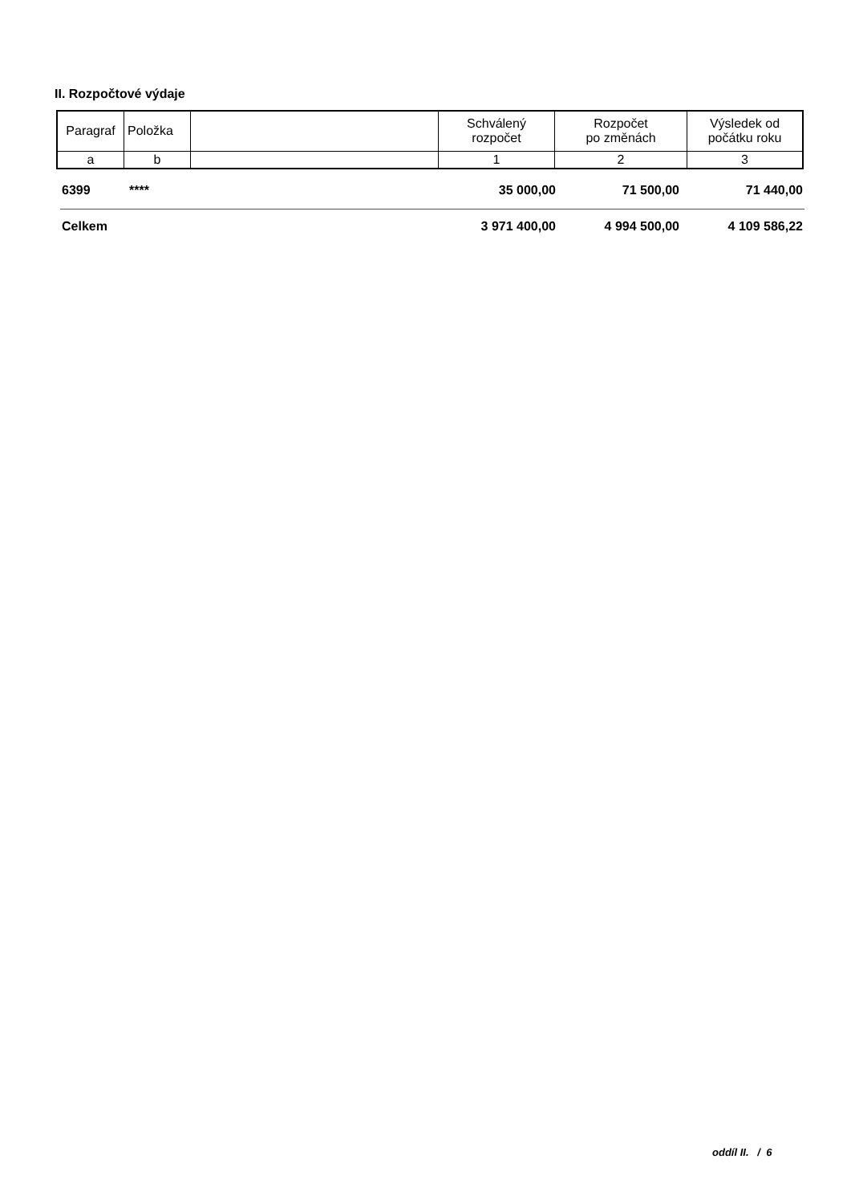II. Rozpočtové výdaje
| Paragraf | Položka | | Schválený rozpočet | Rozpočet po změnách | Výsledek od počátku roku |
| --- | --- | --- | --- | --- | --- |
| a | b | | 1 | 2 | 3 |
| 6399 | **** | | 35 000,00 | 71 500,00 | 71 440,00 |
| Celkem | | | 3 971 400,00 | 4 994 500,00 | 4 109 586,22 |
oddíl II. / 6